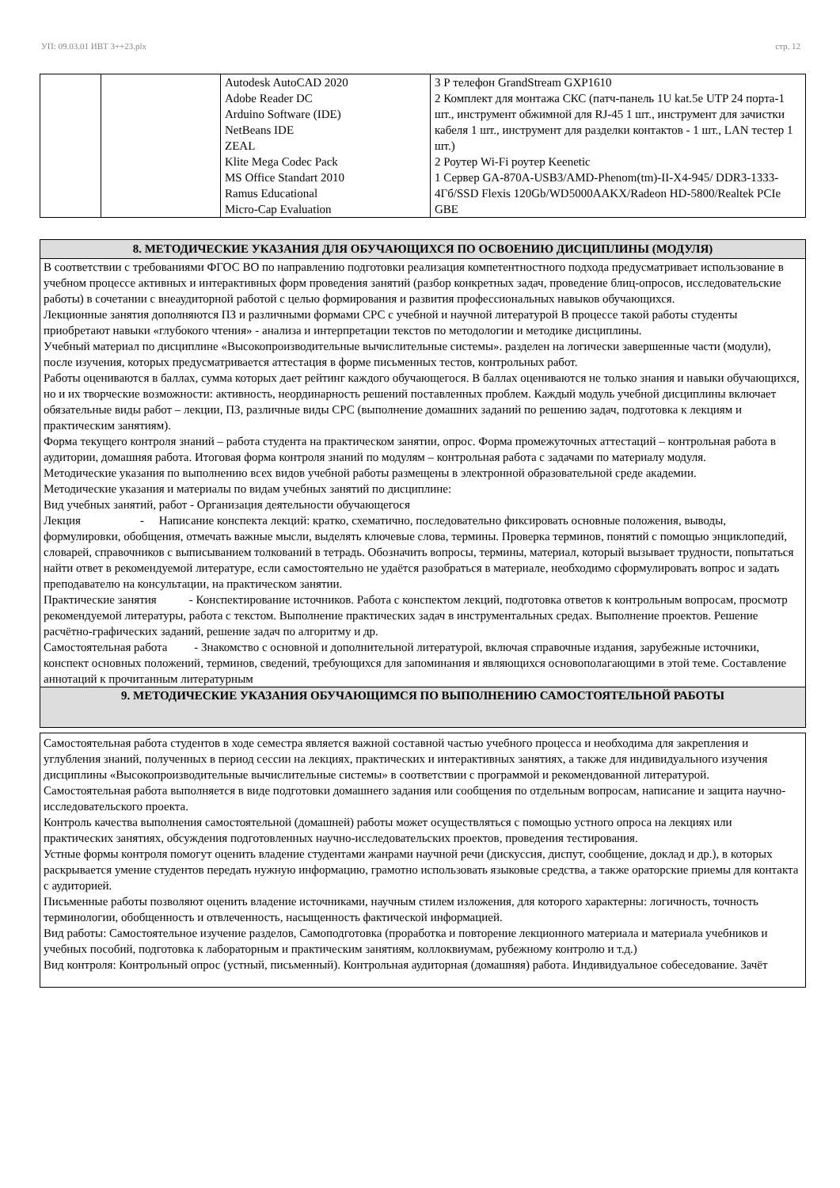УП: 09.03.01 ИВТ 3++23.plx стр. 12
| | | Autodesk AutoCAD 2020 Adobe Reader DC Arduino Software (IDE) NetBeans IDE ZEAL Klite Mega Codec Pack MS Office Standart 2010 Ramus Educational Micro-Cap Evaluation | 3 Р телефон GrandStream GXP1610 2 Комплект для монтажа СКС (патч-панель 1U kat.5e UTP 24 порта-1 шт., инструмент обжимной для RJ-45 1 шт., инструмент для зачистки кабеля 1 шт., инструмент для разделки контактов - 1 шт., LAN тестер 1 шт.) 2 Роутер Wi-Fi роутер Keenetic 1 Сервер GA-870A-USB3/AMD-Phenom(tm)-II-X4-945/ DDR3-1333-4Гб/SSD Flexis 120Gb/WD5000AAKX/Radeon HD-5800/Realtek PCIe GBE |
8. МЕТОДИЧЕСКИЕ УКАЗАНИЯ ДЛЯ ОБУЧАЮЩИХСЯ ПО ОСВОЕНИЮ ДИСЦИПЛИНЫ (МОДУЛЯ)
В соответствии с требованиями ФГОС ВО по направлению подготовки реализация компетентностного подхода предусматривает использование в учебном процессе активных и интерактивных форм проведения занятий (разбор конкретных задач, проведение блиц-опросов, исследовательские работы) в сочетании с внеаудиторной работой с целью формирования и развития профессиональных навыков обучающихся.
Лекционные занятия дополняются ПЗ и различными формами СРС с учебной и научной литературой В процессе такой работы студенты приобретают навыки «глубокого чтения» - анализа и интерпретации текстов по методологии и методике дисциплины.
Учебный материал по дисциплине «Высокопроизводительные вычислительные системы». разделен на логически завершенные части (модули), после изучения, которых предусматривается аттестация в форме письменных тестов, контрольных работ.
Работы оцениваются в баллах, сумма которых дает рейтинг каждого обучающегося. В баллах оцениваются не только знания и навыки обучающихся, но и их творческие возможности: активность, неординарность решений поставленных проблем. Каждый модуль учебной дисциплины включает обязательные виды работ – лекции, ПЗ, различные виды СРС (выполнение домашних заданий по решению задач, подготовка к лекциям и практическим занятиям).
Форма текущего контроля знаний – работа студента на практическом занятии, опрос. Форма промежуточных аттестаций – контрольная работа в аудитории, домашняя работа. Итоговая форма контроля знаний по модулям – контрольная работа с задачами по материалу модуля.
Методические указания по выполнению всех видов учебной работы размещены в электронной образовательной среде академии.
Методические указания и материалы по видам учебных занятий по дисциплине:
Вид учебных занятий, работ - Организация деятельности обучающегося
Лекция - Написание конспекта лекций: кратко, схематично, последовательно фиксировать основные положения, выводы, формулировки, обобщения, отмечать важные мысли, выделять ключевые слова, термины. Проверка терминов, понятий с помощью энциклопедий, словарей, справочников с выписыванием толкований в тетрадь. Обозначить вопросы, термины, материал, который вызывает трудности, попытаться найти ответ в рекомендуемой литературе, если самостоятельно не удаётся разобраться в материале, необходимо сформулировать вопрос и задать преподавателю на консультации, на практическом занятии.
Практические занятия - Конспектирование источников. Работа с конспектом лекций, подготовка ответов к контрольным вопросам, просмотр рекомендуемой литературы, работа с текстом. Выполнение практических задач в инструментальных средах. Выполнение проектов. Решение расчётно-графических заданий, решение задач по алгоритму и др.
Самостоятельная работа - Знакомство с основной и дополнительной литературой, включая справочные издания, зарубежные источники, конспект основных положений, терминов, сведений, требующихся для запоминания и являющихся основополагающими в этой теме. Составление аннотаций к прочитанным литературным
9. МЕТОДИЧЕСКИЕ УКАЗАНИЯ ОБУЧАЮЩИМСЯ ПО ВЫПОЛНЕНИЮ САМОСТОЯТЕЛЬНОЙ РАБОТЫ
Самостоятельная работа студентов в ходе семестра является важной составной частью учебного процесса и необходима для закрепления и углубления знаний, полученных в период сессии на лекциях, практических и интерактивных занятиях, а также для индивидуального изучения дисциплины «Высокопроизводительные вычислительные системы» в соответствии с программой и рекомендованной литературой.
Самостоятельная работа выполняется в виде подготовки домашнего задания или сообщения по отдельным вопросам, написание и защита научно-исследовательского проекта.
Контроль качества выполнения самостоятельной (домашней) работы может осуществляться с помощью устного опроса на лекциях или практических занятиях, обсуждения подготовленных научно-исследовательских проектов, проведения тестирования.
Устные формы контроля помогут оценить владение студентами жанрами научной речи (дискуссия, диспут, сообщение, доклад и др.), в которых раскрывается умение студентов передать нужную информацию, грамотно использовать языковые средства, а также ораторские приемы для контакта с аудиторией.
Письменные работы позволяют оценить владение источниками, научным стилем изложения, для которого характерны: логичность, точность терминологии, обобщенность и отвлеченность, насыщенность фактической информацией.
Вид работы: Самостоятельное изучение разделов, Самоподготовка (проработка и повторение лекционного материала и материала учебников и учебных пособий, подготовка к лабораторным и практическим занятиям, коллоквиумам, рубежному контролю и т.д.)
Вид контроля: Контрольный опрос (устный, письменный). Контрольная аудиторная (домашняя) работа. Индивидуальное собеседование. Зачёт